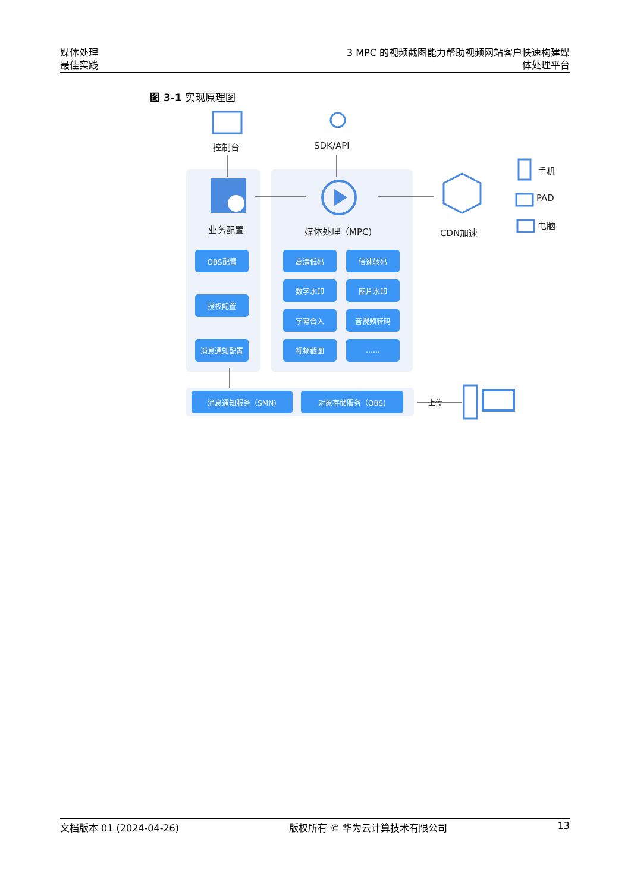媒体处理
最佳实践
3 MPC 的视频截图能力帮助视频网站客户快速构建媒
体处理平台
图 3-1 实现原理图
控制台 SDK/API
业务配置 媒体处理（MPC) CDN加速
手机
PAD
电脑
上传
OBS配置
授权配置
消息通知配置
高清低码 倍速转码
数字水印 图片水印
字幕合入 音视频转码
视频截图 ……
消息通知服务（SMN) 对象存储服务（OBS)
文档版本 01 (2024-04-26) 版权所有 © 华为云计算技术有限公司 13